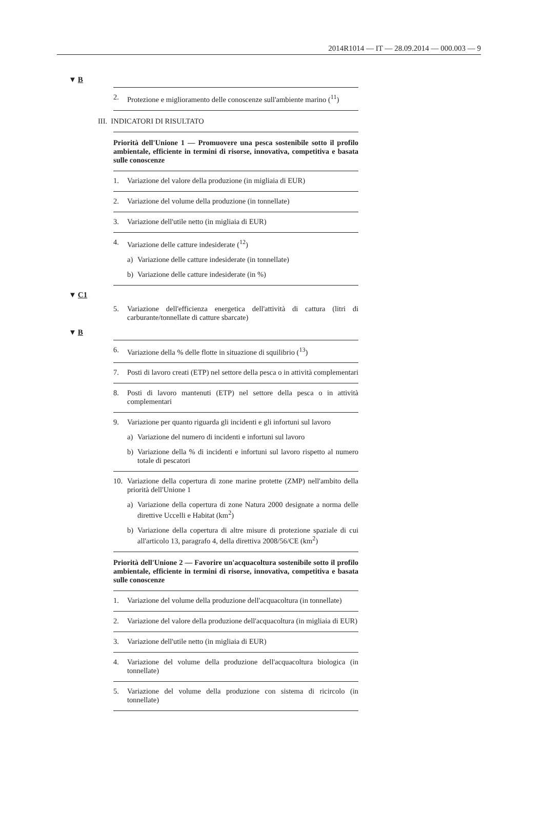2014R1014 — IT — 28.09.2014 — 000.003 — 9
▼ B
2. Protezione e miglioramento delle conoscenze sull'ambiente marino (<sup>11</sup>)
III. INDICATORI DI RISULTATO
Priorità dell'Unione 1 — Promuovere una pesca sostenibile sotto il profilo ambientale, efficiente in termini di risorse, innovativa, competitiva e basata sulle conoscenze
1. Variazione del valore della produzione (in migliaia di EUR)
2. Variazione del volume della produzione (in tonnellate)
3. Variazione dell'utile netto (in migliaia di EUR)
4. Variazione delle catture indesiderate (<sup>12</sup>)
a) Variazione delle catture indesiderate (in tonnellate)
b) Variazione delle catture indesiderate (in %)
▼ C1
5. Variazione dell'efficienza energetica dell'attività di cattura (litri di carburante/tonnellate di catture sbarcate)
▼ B
6. Variazione della % delle flotte in situazione di squilibrio (<sup>13</sup>)
7. Posti di lavoro creati (ETP) nel settore della pesca o in attività complementari
8. Posti di lavoro mantenuti (ETP) nel settore della pesca o in attività complementari
9. Variazione per quanto riguarda gli incidenti e gli infortuni sul lavoro
a) Variazione del numero di incidenti e infortuni sul lavoro
b) Variazione della % di incidenti e infortuni sul lavoro rispetto al numero totale di pescatori
10. Variazione della copertura di zone marine protette (ZMP) nell'ambito della priorità dell'Unione 1
a) Variazione della copertura di zone Natura 2000 designate a norma delle direttive Uccelli e Habitat (km<sup>2</sup>)
b) Variazione della copertura di altre misure di protezione spaziale di cui all'articolo 13, paragrafo 4, della direttiva 2008/56/CE (km<sup>2</sup>)
Priorità dell'Unione 2 — Favorire un'acquacoltura sostenibile sotto il profilo ambientale, efficiente in termini di risorse, innovativa, competitiva e basata sulle conoscenze
1. Variazione del volume della produzione dell'acquacoltura (in tonnellate)
2. Variazione del valore della produzione dell'acquacoltura (in migliaia di EUR)
3. Variazione dell'utile netto (in migliaia di EUR)
4. Variazione del volume della produzione dell'acquacoltura biologica (in tonnellate)
5. Variazione del volume della produzione con sistema di ricircolo (in tonnellate)